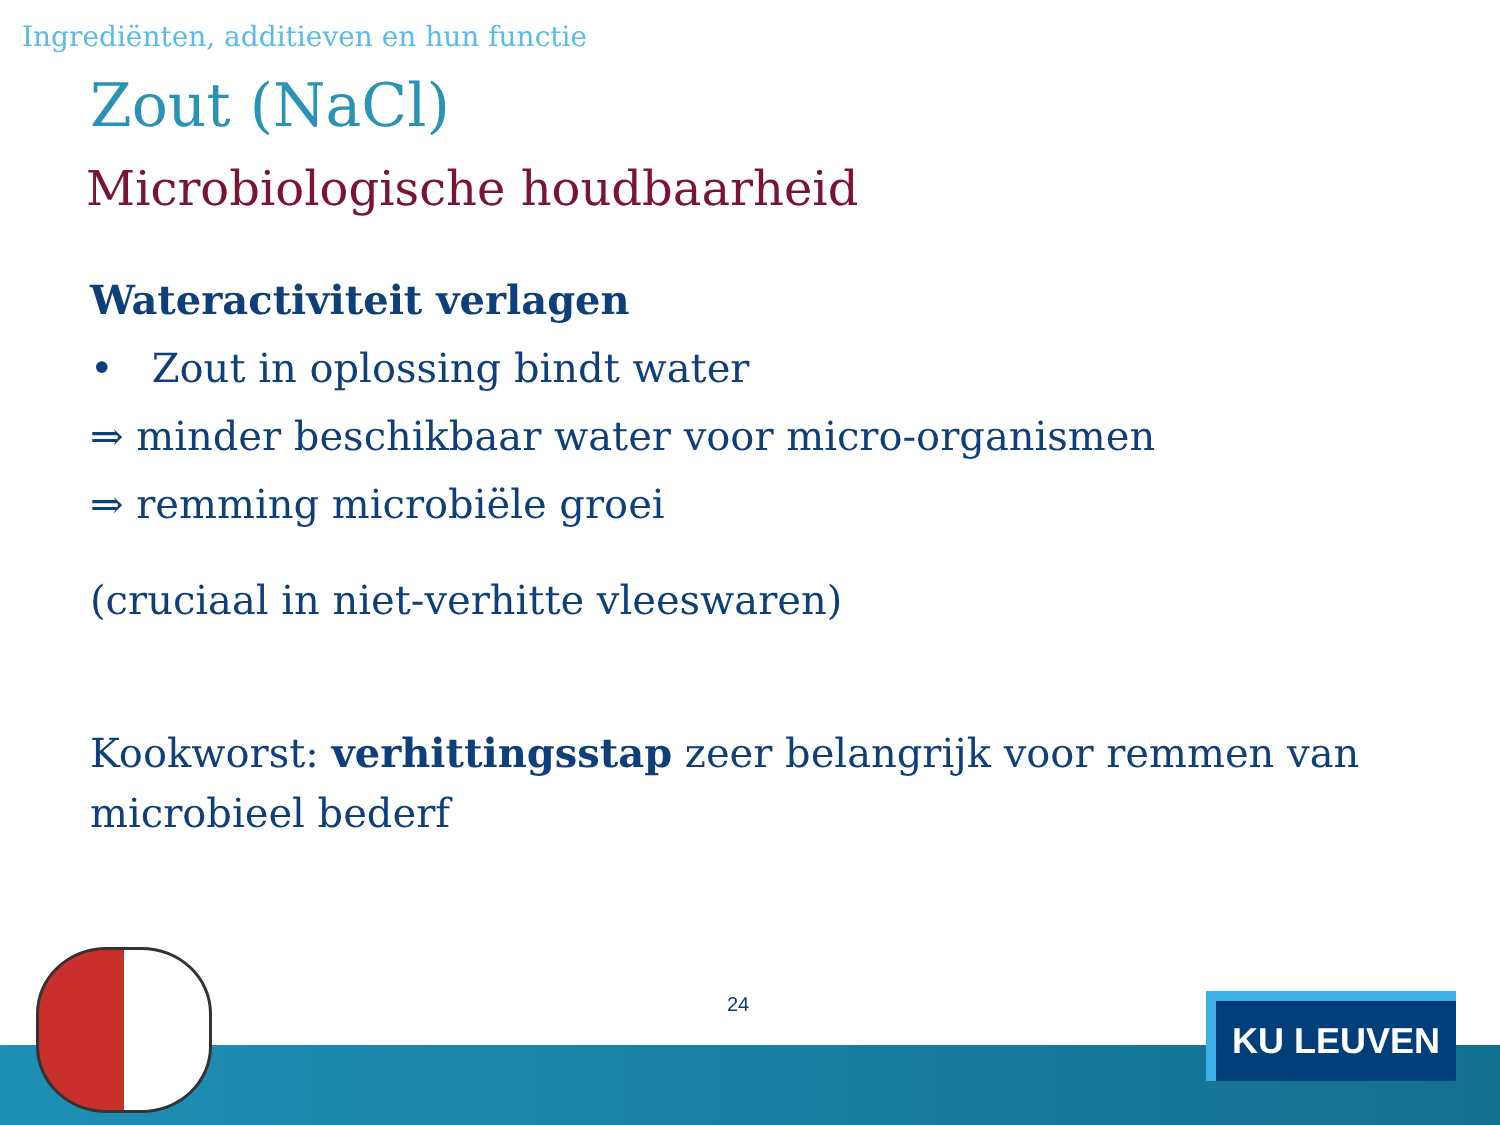Ingrediënten, additieven en hun functie
Zout (NaCl)
Microbiologische houdbaarheid
Wateractiviteit verlagen
• Zout in oplossing bindt water
⇒ minder beschikbaar water voor micro-organismen
⇒ remming microbiële groei
(cruciaal in niet-verhitte vleeswaren)
Kookworst: verhittingsstap zeer belangrijk voor remmen van microbieel bederf
24
KU LEUVEN